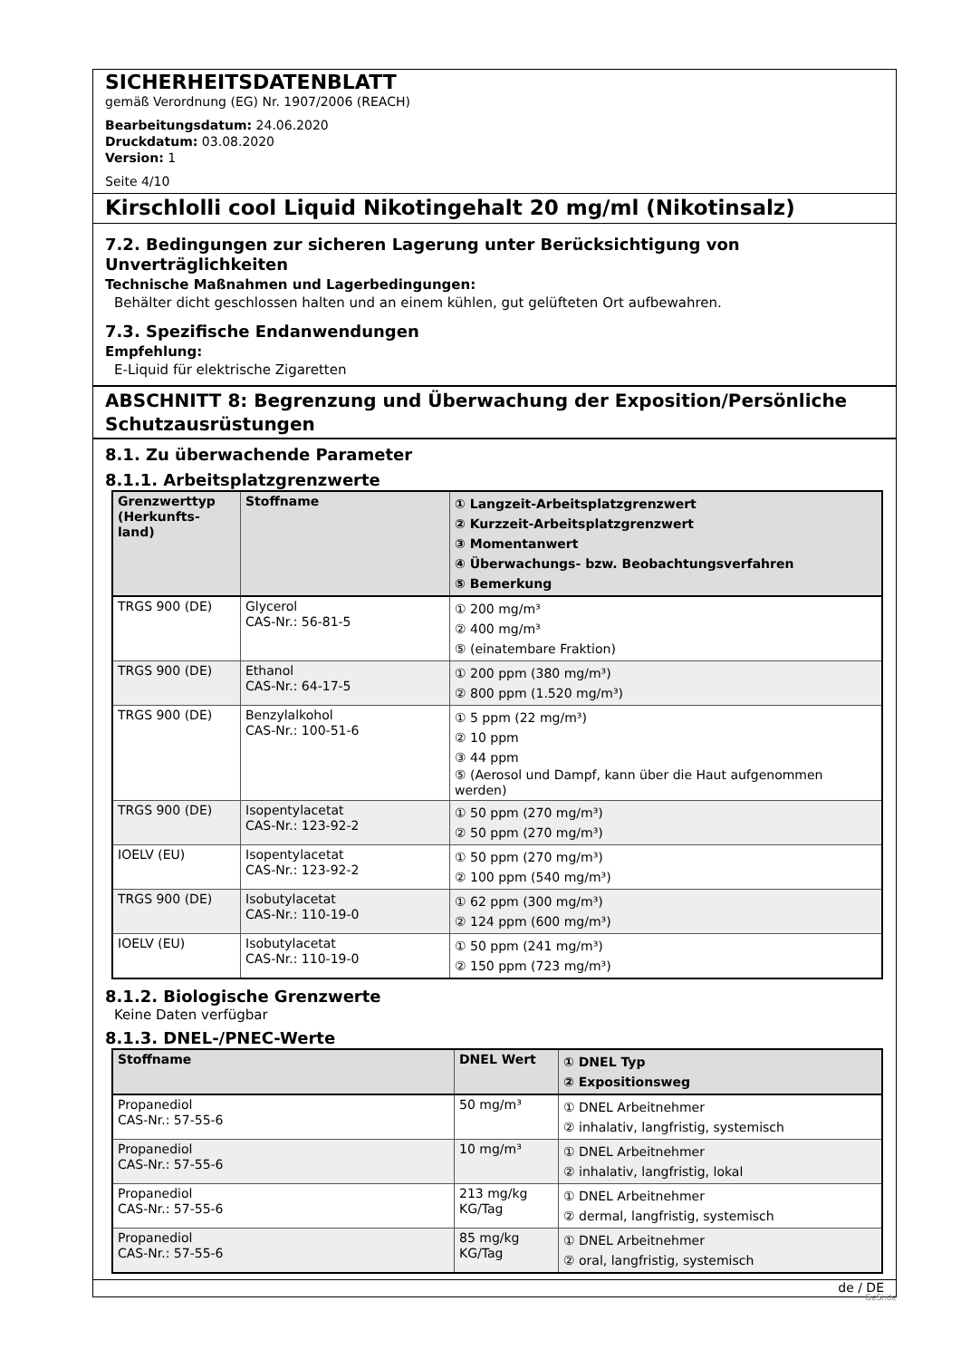SICHERHEITSDATENBLATT
gemäß Verordnung (EG) Nr. 1907/2006 (REACH)
Bearbeitungsdatum: 24.06.2020
Druckdatum: 03.08.2020
Version: 1
Seite 4/10
Kirschlolli cool Liquid Nikotingehalt 20 mg/ml (Nikotinsalz)
7.2. Bedingungen zur sicheren Lagerung unter Berücksichtigung von Unverträglichkeiten
Technische Maßnahmen und Lagerbedingungen:
Behälter dicht geschlossen halten und an einem kühlen, gut gelüfteten Ort aufbewahren.
7.3. Spezifische Endanwendungen
Empfehlung:
E-Liquid für elektrische Zigaretten
ABSCHNITT 8: Begrenzung und Überwachung der Exposition/Persönliche Schutzausrüstungen
8.1. Zu überwachende Parameter
8.1.1. Arbeitsplatzgrenzwerte
| Grenzwerttyp (Herkunfts-land) | Stoffname | ① Langzeit-Arbeitsplatzgrenzwert ② Kurzzeit-Arbeitsplatzgrenzwert ③ Momentanwert ④ Überwachungs- bzw. Beobachtungsverfahren ⑤ Bemerkung |
| --- | --- | --- |
| TRGS 900 (DE) | Glycerol CAS-Nr.: 56-81-5 | ① 200 mg/m³ ② 400 mg/m³ ⑤ (einatembare Fraktion) |
| TRGS 900 (DE) | Ethanol CAS-Nr.: 64-17-5 | ① 200 ppm (380 mg/m³) ② 800 ppm (1.520 mg/m³) |
| TRGS 900 (DE) | Benzylalkohol CAS-Nr.: 100-51-6 | ① 5 ppm (22 mg/m³) ② 10 ppm ③ 44 ppm ⑤ (Aerosol und Dampf, kann über die Haut aufgenommen werden) |
| TRGS 900 (DE) | Isopentylacetat CAS-Nr.: 123-92-2 | ① 50 ppm (270 mg/m³) ② 50 ppm (270 mg/m³) |
| IOELV (EU) | Isopentylacetat CAS-Nr.: 123-92-2 | ① 50 ppm (270 mg/m³) ② 100 ppm (540 mg/m³) |
| TRGS 900 (DE) | Isobutylacetat CAS-Nr.: 110-19-0 | ① 62 ppm (300 mg/m³) ② 124 ppm (600 mg/m³) |
| IOELV (EU) | Isobutylacetat CAS-Nr.: 110-19-0 | ① 50 ppm (241 mg/m³) ② 150 ppm (723 mg/m³) |
8.1.2. Biologische Grenzwerte
Keine Daten verfügbar
8.1.3. DNEL-/PNEC-Werte
| Stoffname | DNEL Wert | ① DNEL Typ ② Expositionsweg |
| --- | --- | --- |
| Propanediol CAS-Nr.: 57-55-6 | 50 mg/m³ | ① DNEL Arbeitnehmer ② inhalativ, langfristig, systemisch |
| Propanediol CAS-Nr.: 57-55-6 | 10 mg/m³ | ① DNEL Arbeitnehmer ② inhalativ, langfristig, lokal |
| Propanediol CAS-Nr.: 57-55-6 | 213 mg/kg KG/Tag | ① DNEL Arbeitnehmer ② dermal, langfristig, systemisch |
| Propanediol CAS-Nr.: 57-55-6 | 85 mg/kg KG/Tag | ① DNEL Arbeitnehmer ② oral, langfristig, systemisch |
de / DE
GeSi.de